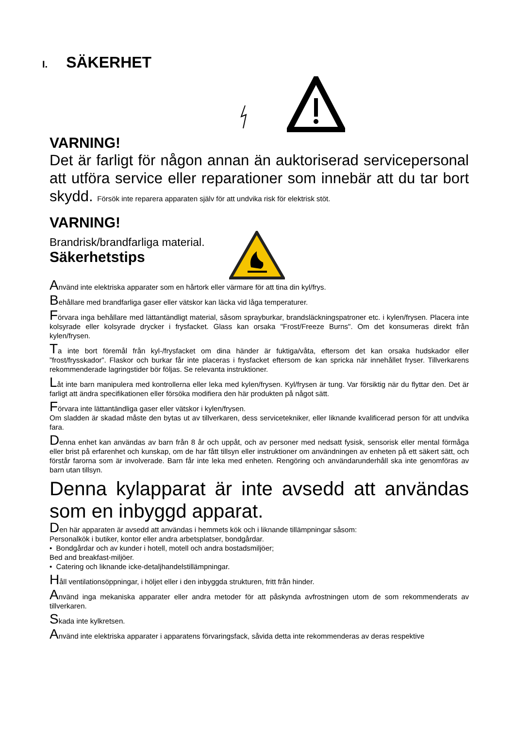I. SÄKERHET
VARNING!
Det är farligt för någon annan än auktoriserad servicepersonal att utföra service eller reparationer som innebär att du tar bort skydd. Försök inte reparera apparaten själv för att undvika risk för elektrisk stöt.
VARNING!
Brandrisk/brandfarliga material.
Säkerhetstips
Använd inte elektriska apparater som en hårtork eller värmare för att tina din kyl/frys.
Behållare med brandfarliga gaser eller vätskor kan läcka vid låga temperaturer.
Förvara inga behållare med lättantändligt material, såsom sprayburkar, brandsläckningspatroner etc. i kylen/frysen. Placera inte kolsyrade eller kolsyrade drycker i frysfacket. Glass kan orsaka "Frost/Freeze Burns". Om det konsumeras direkt från kylen/frysen.
Ta inte bort föremål från kyl-/frysfacket om dina händer är fuktiga/våta, eftersom det kan orsaka hudskador eller ”frost/frysskador”. Flaskor och burkar får inte placeras i frysfacket eftersom de kan spricka när innehållet fryser. Tillverkarens rekommenderade lagringstider bör följas. Se relevanta instruktioner.
Låt inte barn manipulera med kontrollerna eller leka med kylen/frysen. Kyl/frysen är tung. Var försiktig när du flyttar den. Det är farligt att ändra specifikationen eller försöka modifiera den här produkten på något sätt.
Förvara inte lättantändliga gaser eller vätskor i kylen/frysen.
Om sladden är skadad måste den bytas ut av tillverkaren, dess servicetekniker, eller liknande kvalificerad person för att undvika fara.
Denna enhet kan användas av barn från 8 år och uppåt, och av personer med nedsatt fysisk, sensorisk eller mental förmåga eller brist på erfarenhet och kunskap, om de har fått tillsyn eller instruktioner om användningen av enheten på ett säkert sätt, och förstår farorna som är involverade. Barn får inte leka med enheten. Rengöring och användarunderhåll ska inte genomföras av barn utan tillsyn.
Denna kylapparat är inte avsedd att användas som en inbyggd apparat.
Den här apparaten är avsedd att användas i hemmets kök och i liknande tillämpningar såsom:
Personalkök i butiker, kontor eller andra arbetsplatser, bondgårdar.
• Bondgårdar och av kunder i hotell, motell och andra bostadsmiljöer;
Bed and breakfast-miljöer.
• Catering och liknande icke-detaljhandelstillämpningar.
Håll ventilationsöppningar, i höljet eller i den inbyggda strukturen, fritt från hinder.
Använd inga mekaniska apparater eller andra metoder för att påskynda avfrostningen utom de som rekommenderats av tillverkaren.
Skada inte kylkretsen.
Använd inte elektriska apparater i apparatens förvaringsfack, såvida detta inte rekommenderas av deras respektive